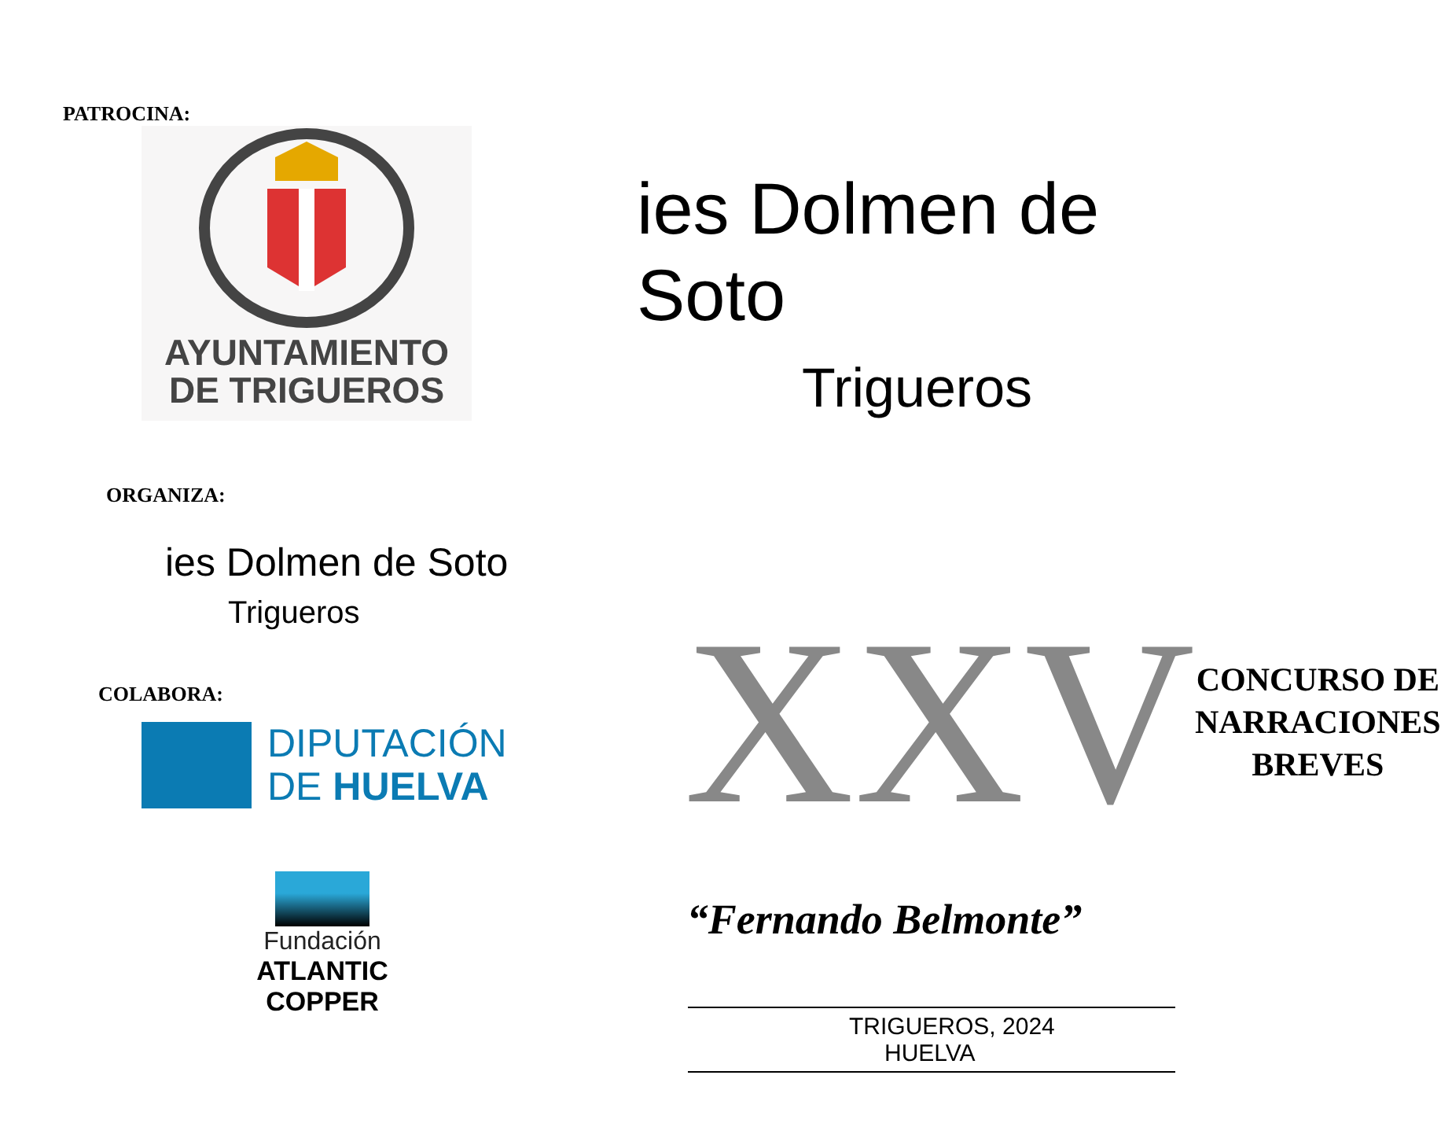PATROCINA:
AYUNTAMIENTO
DE TRIGUEROS
ORGANIZA:
ies Dolmen de Soto
Trigueros
COLABORA:
DIPUTACIÓN
DE HUELVA
Fundación
ATLANTIC COPPER
ies Dolmen de Soto
Trigueros
XXV
CONCURSO DE
NARRACIONES
BREVES
“Fernando Belmonte”
TRIGUEROS, 2024
HUELVA